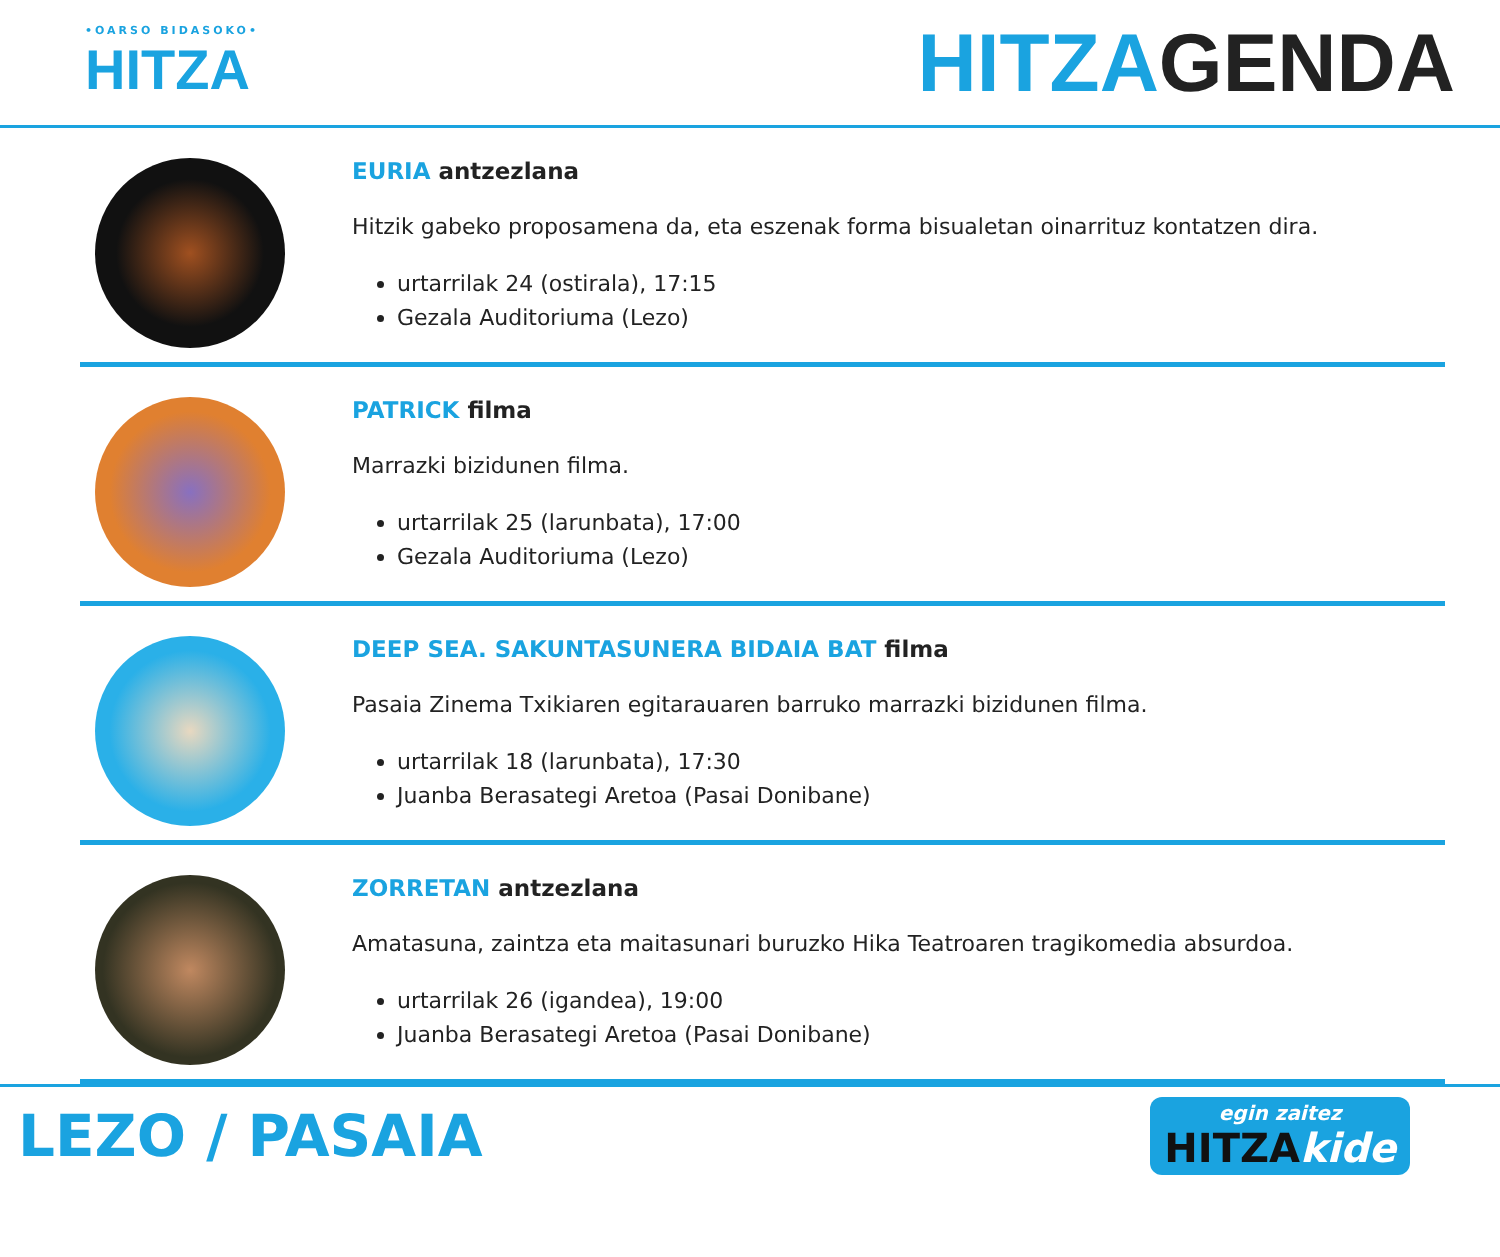•OARSO BIDASOKO•
HITZA
HITZAGENDA
EURIA antzezlana
Hitzik gabeko proposamena da, eta eszenak forma bisualetan oinarrituz kontatzen dira.
urtarrilak 24 (ostirala), 17:15
Gezala Auditoriuma (Lezo)
PATRICK filma
Marrazki bizidunen filma.
urtarrilak 25 (larunbata), 17:00
Gezala Auditoriuma (Lezo)
DEEP SEA. SAKUNTASUNERA BIDAIA BAT filma
Pasaia Zinema Txikiaren egitarauaren barruko marrazki bizidunen filma.
urtarrilak 18 (larunbata), 17:30
Juanba Berasategi Aretoa (Pasai Donibane)
ZORRETAN antzezlana
Amatasuna, zaintza eta maitasunari buruzko Hika Teatroaren tragikomedia absurdoa.
urtarrilak 26 (igandea), 19:00
Juanba Berasategi Aretoa (Pasai Donibane)
LEZO / PASAIA
egin zaitez
HITZAkide